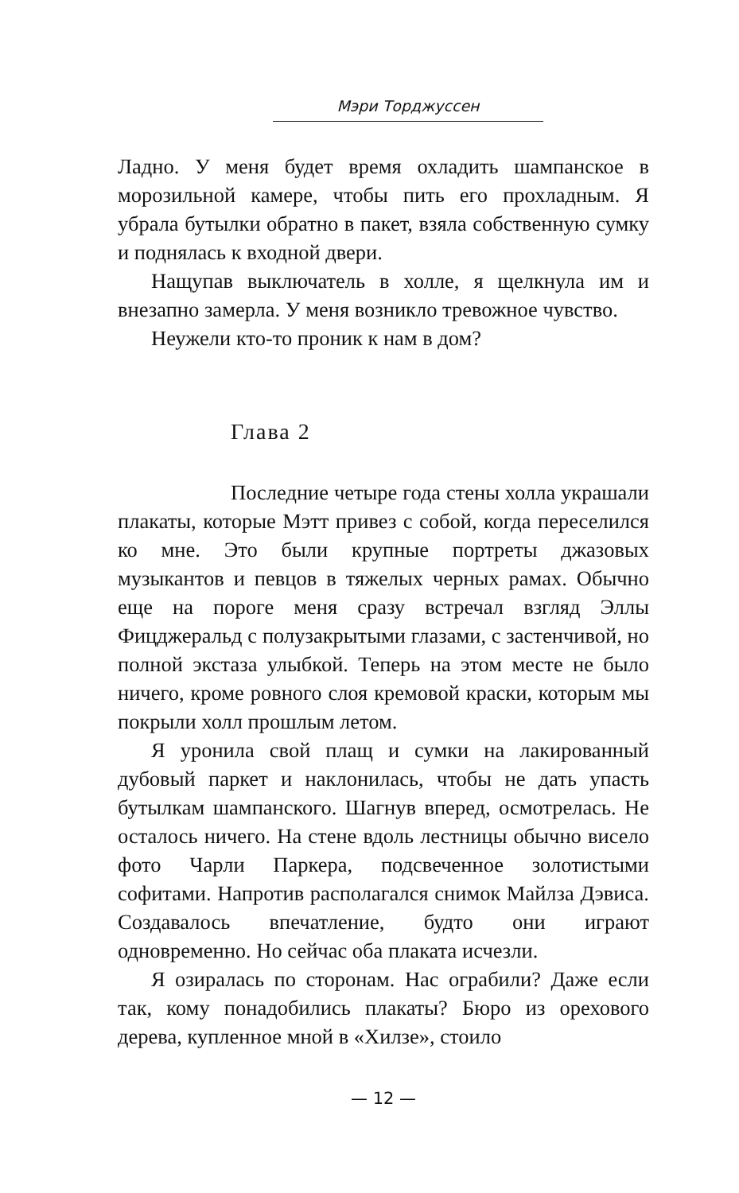Мэри Торджуссен
Ладно. У меня будет время охладить шампанское в морозильной камере, чтобы пить его прохладным. Я убрала бутылки обратно в пакет, взяла собственную сумку и поднялась к входной двери.
Нащупав выключатель в холле, я щелкнула им и внезапно замерла. У меня возникло тревожное чувство.
Неужели кто-то проник к нам в дом?
Глава 2
Последние четыре года стены холла украшали плакаты, которые Мэтт привез с собой, когда переселился ко мне. Это были крупные портреты джазовых музыкантов и певцов в тяжелых черных рамах. Обычно еще на пороге меня сразу встречал взгляд Эллы Фицджеральд с полузакрытыми глазами, с застенчивой, но полной экстаза улыбкой. Теперь на этом месте не было ничего, кроме ровного слоя кремовой краски, которым мы покрыли холл прошлым летом.
Я уронила свой плащ и сумки на лакированный дубовый паркет и наклонилась, чтобы не дать упасть бутылкам шампанского. Шагнув вперед, осмотрелась. Не осталось ничего. На стене вдоль лестницы обычно висело фото Чарли Паркера, подсвеченное золотистыми софитами. Напротив располагался снимок Майлза Дэвиса. Создавалось впечатление, будто они играют одновременно. Но сейчас оба плаката исчезли.
Я озиралась по сторонам. Нас ограбили? Даже если так, кому понадобились плакаты? Бюро из орехового дерева, купленное мной в «Хилзе», стоило
— 12 —